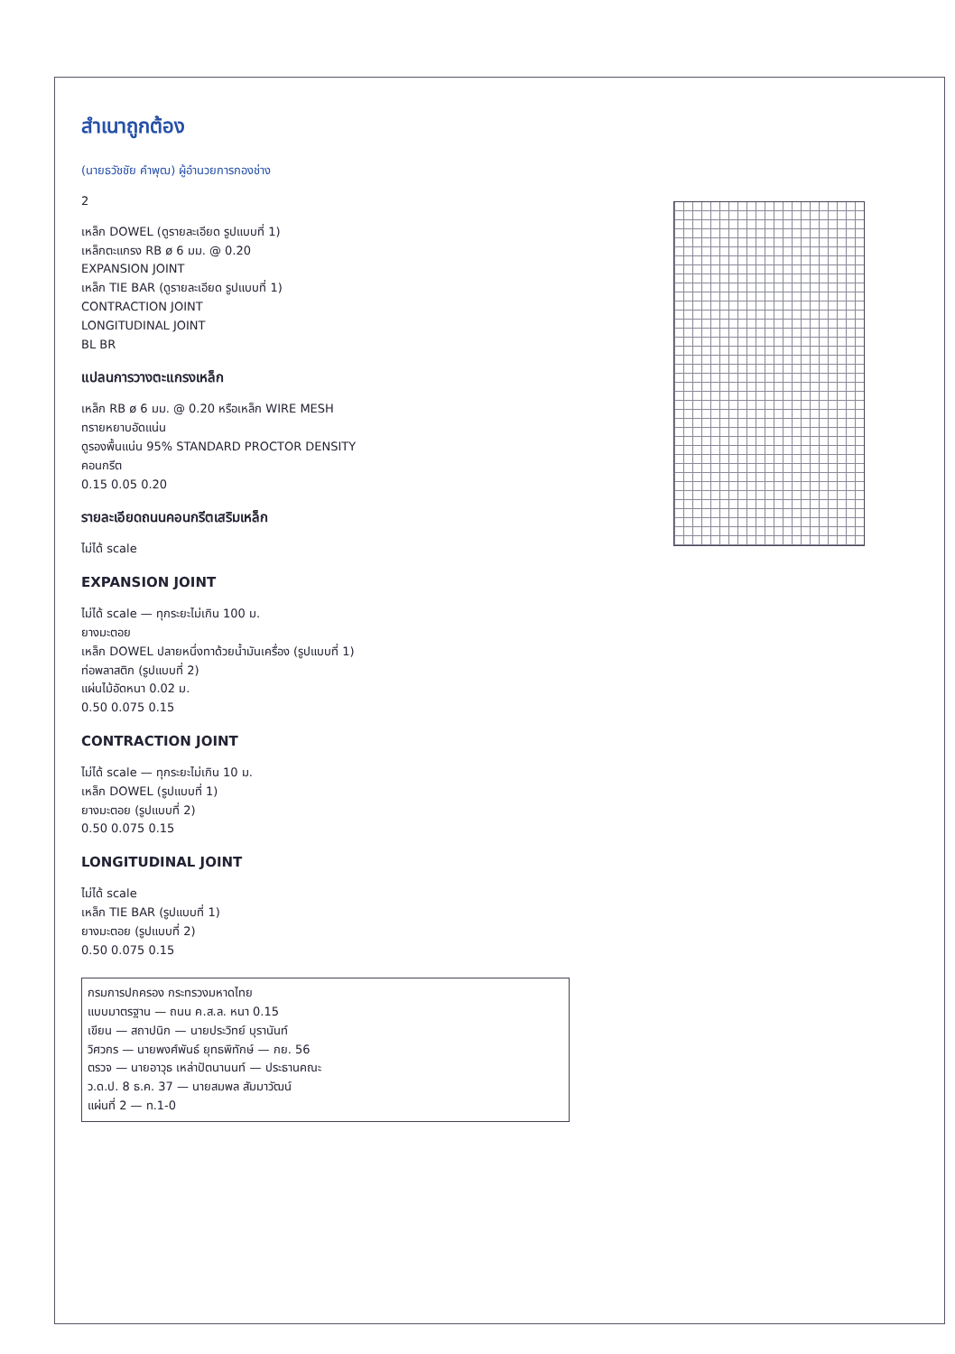สำเนาถูกต้อง
(นายธวัชชัย คำพุฒ) ผู้อำนวยการกองช่าง
2
เหล็ก DOWEL (ดูรายละเอียด รูปแบบที่ 1)
เหล็กตะแกรง RB ø 6 มม. @ 0.20
EXPANSION JOINT
เหล็ก TIE BAR (ดูรายละเอียด รูปแบบที่ 1)
CONTRACTION JOINT
LONGITUDINAL JOINT
BL BR
แปลนการวางตะแกรงเหล็ก
เหล็ก RB ø 6 มม. @ 0.20 หรือเหล็ก WIRE MESH
ทรายหยาบอัดแน่น
ดูรองพื้นแน่น 95% STANDARD PROCTOR DENSITY
คอนกรีต
0.15 0.05 0.20
รายละเอียดถนนคอนกรีตเสริมเหล็ก
ไม่ได้ scale
EXPANSION JOINT
ไม่ได้ scale — ทุกระยะไม่เกิน 100 ม.
ยางมะตอย
เหล็ก DOWEL ปลายหนึ่งทาด้วยน้ำมันเครื่อง (รูปแบบที่ 1)
ท่อพลาสติก (รูปแบบที่ 2)
แผ่นไม้อัดหนา 0.02 ม.
0.50 0.075 0.15
CONTRACTION JOINT
ไม่ได้ scale — ทุกระยะไม่เกิน 10 ม.
เหล็ก DOWEL (รูปแบบที่ 1)
ยางมะตอย (รูปแบบที่ 2)
0.50 0.075 0.15
LONGITUDINAL JOINT
ไม่ได้ scale
เหล็ก TIE BAR (รูปแบบที่ 1)
ยางมะตอย (รูปแบบที่ 2)
0.50 0.075 0.15
กรมการปกครอง กระทรวงมหาดไทย
แบบมาตรฐาน — ถนน ค.ส.ล. หนา 0.15
เขียน — สถาปนิก — นายประวิทย์ บุรานันท์
วิศวกร — นายพงศ์พันธ์ ยุทธพิทักษ์ — กย. 56
ตรวจ — นายอาวุธ เหล่าปัตนานนท์ — ประธานคณะ
ว.ด.ป. 8 ธ.ค. 37 — นายสมพล สัมมาวัฒน์
แผ่นที่ 2 — ท.1-0